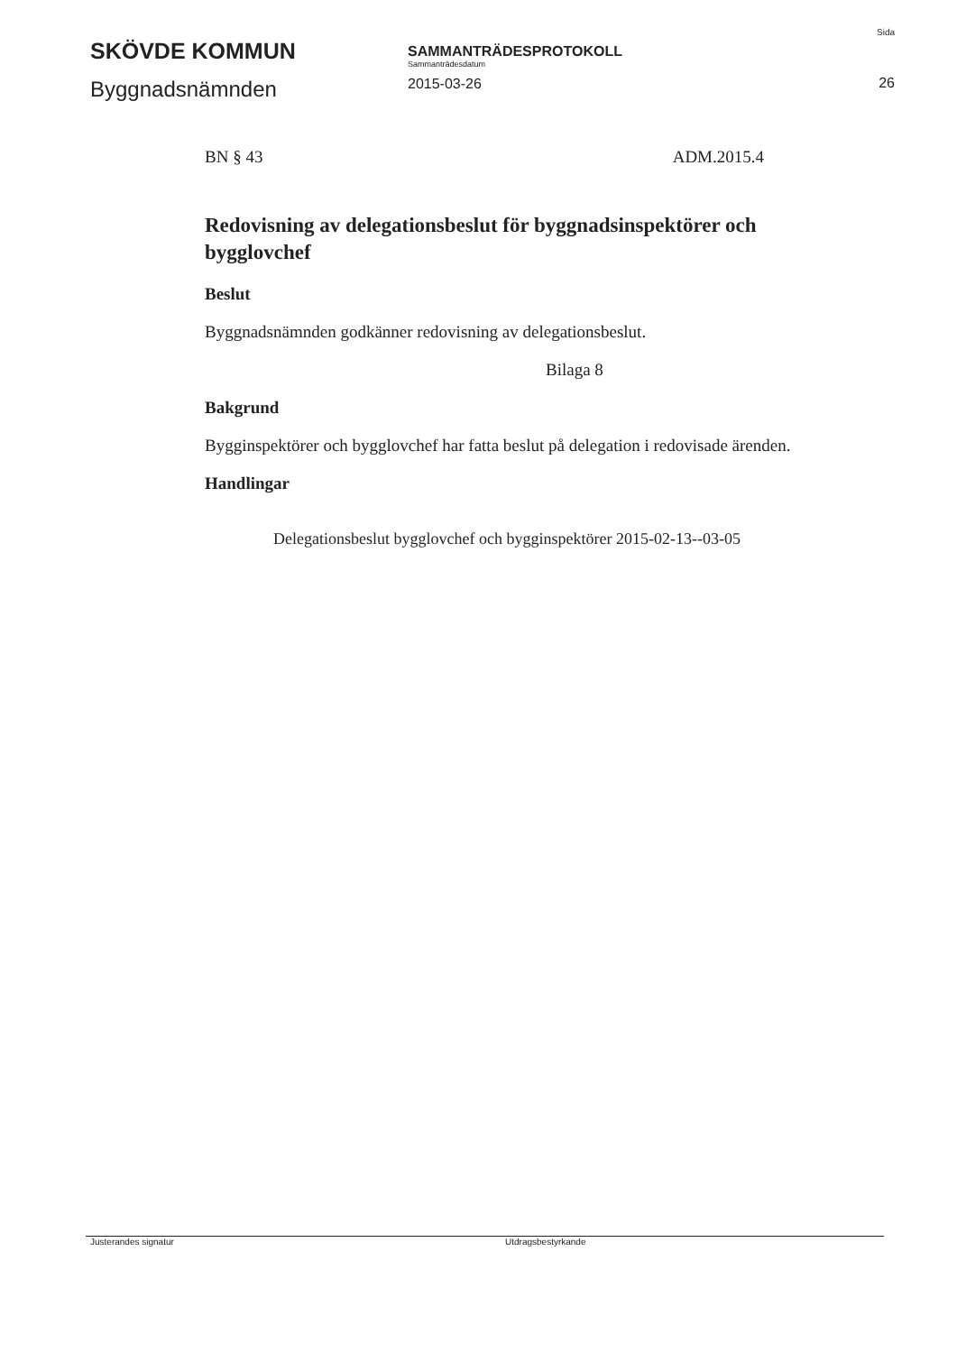SKÖVDE KOMMUN
Byggnadsnämnden
SAMMANTRÄDESPROTOKOLL
Sammanträdesdatum
2015-03-26
Sida
26
BN § 43 ADM.2015.4
Redovisning av delegationsbeslut för byggnadsinspektörer och bygglovchef
Beslut
Byggnadsnämnden godkänner redovisning av delegationsbeslut.
Bilaga 8
Bakgrund
Bygginspektörer och bygglovchef har fatta beslut på delegation i redovisade ärenden.
Handlingar
Delegationsbeslut bygglovchef och bygginspektörer 2015-02-13--03-05
Justerandes signatur Utdragsbestyrkande